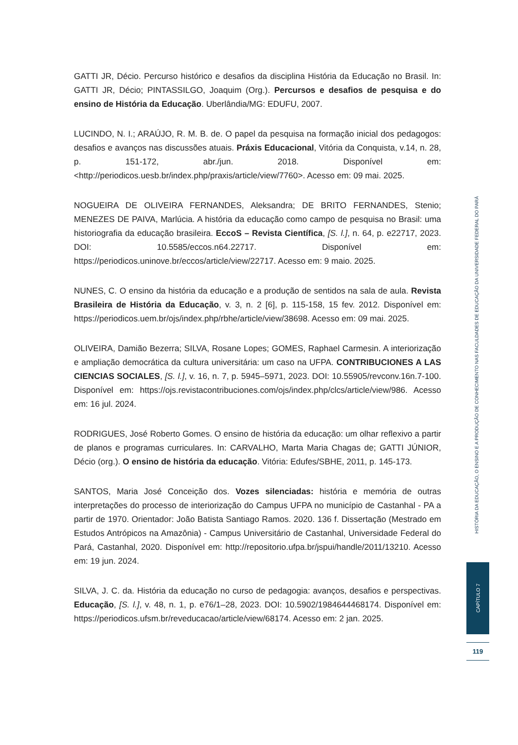GATTI JR, Décio. Percurso histórico e desafios da disciplina História da Educação no Brasil. In: GATTI JR, Décio; PINTASSILGO, Joaquim (Org.). Percursos e desafios de pesquisa e do ensino de História da Educação. Uberlândia/MG: EDUFU, 2007.
LUCINDO, N. I.; ARAÚJO, R. M. B. de. O papel da pesquisa na formação inicial dos pedagogos: desafios e avanços nas discussões atuais. Práxis Educacional, Vitória da Conquista, v.14, n. 28, p. 151-172, abr./jun. 2018. Disponível em: <http://periodicos.uesb.br/index.php/praxis/article/view/7760>. Acesso em: 09 mai. 2025.
NOGUEIRA DE OLIVEIRA FERNANDES, Aleksandra; DE BRITO FERNANDES, Stenio; MENEZES DE PAIVA, Marlúcia. A história da educação como campo de pesquisa no Brasil: uma historiografia da educação brasileira. EccoS – Revista Científica, [S. l.], n. 64, p. e22717, 2023. DOI: 10.5585/eccos.n64.22717. Disponível em: https://periodicos.uninove.br/eccos/article/view/22717. Acesso em: 9 maio. 2025.
NUNES, C. O ensino da história da educação e a produção de sentidos na sala de aula. Revista Brasileira de História da Educação, v. 3, n. 2 [6], p. 115-158, 15 fev. 2012. Disponível em: https://periodicos.uem.br/ojs/index.php/rbhe/article/view/38698. Acesso em: 09 mai. 2025.
OLIVEIRA, Damião Bezerra; SILVA, Rosane Lopes; GOMES, Raphael Carmesin. A interiorização e ampliação democrática da cultura universitária: um caso na UFPA. CONTRIBUCIONES A LAS CIENCIAS SOCIALES, [S. l.], v. 16, n. 7, p. 5945–5971, 2023. DOI: 10.55905/revconv.16n.7-100. Disponível em: https://ojs.revistacontribuciones.com/ojs/index.php/clcs/article/view/986. Acesso em: 16 jul. 2024.
RODRIGUES, José Roberto Gomes. O ensino de história da educação: um olhar reflexivo a partir de planos e programas curriculares. In: CARVALHO, Marta Maria Chagas de; GATTI JÚNIOR, Décio (org.). O ensino de história da educação. Vitória: Edufes/SBHE, 2011, p. 145-173.
SANTOS, Maria José Conceição dos. Vozes silenciadas: história e memória de outras interpretações do processo de interiorização do Campus UFPA no município de Castanhal - PA a partir de 1970. Orientador: João Batista Santiago Ramos. 2020. 136 f. Dissertação (Mestrado em Estudos Antrópicos na Amazônia) - Campus Universitário de Castanhal, Universidade Federal do Pará, Castanhal, 2020. Disponível em: http://repositorio.ufpa.br/jspui/handle/2011/13210. Acesso em: 19 jun. 2024.
SILVA, J. C. da. História da educação no curso de pedagogia: avanços, desafios e perspectivas. Educação, [S. l.], v. 48, n. 1, p. e76/1–28, 2023. DOI: 10.5902/1984644468174. Disponível em: https://periodicos.ufsm.br/reveducacao/article/view/68174. Acesso em: 2 jan. 2025.
HISTÓRIA DA EDUCAÇÃO, O ENSINO E A PRODUÇÃO DE CONHECIMENTO NAS FACULDADES DE EDUCAÇÃO DA UNIVERSIDADE FEDERAL DO PARÁ
CAPÍTULO 7
119